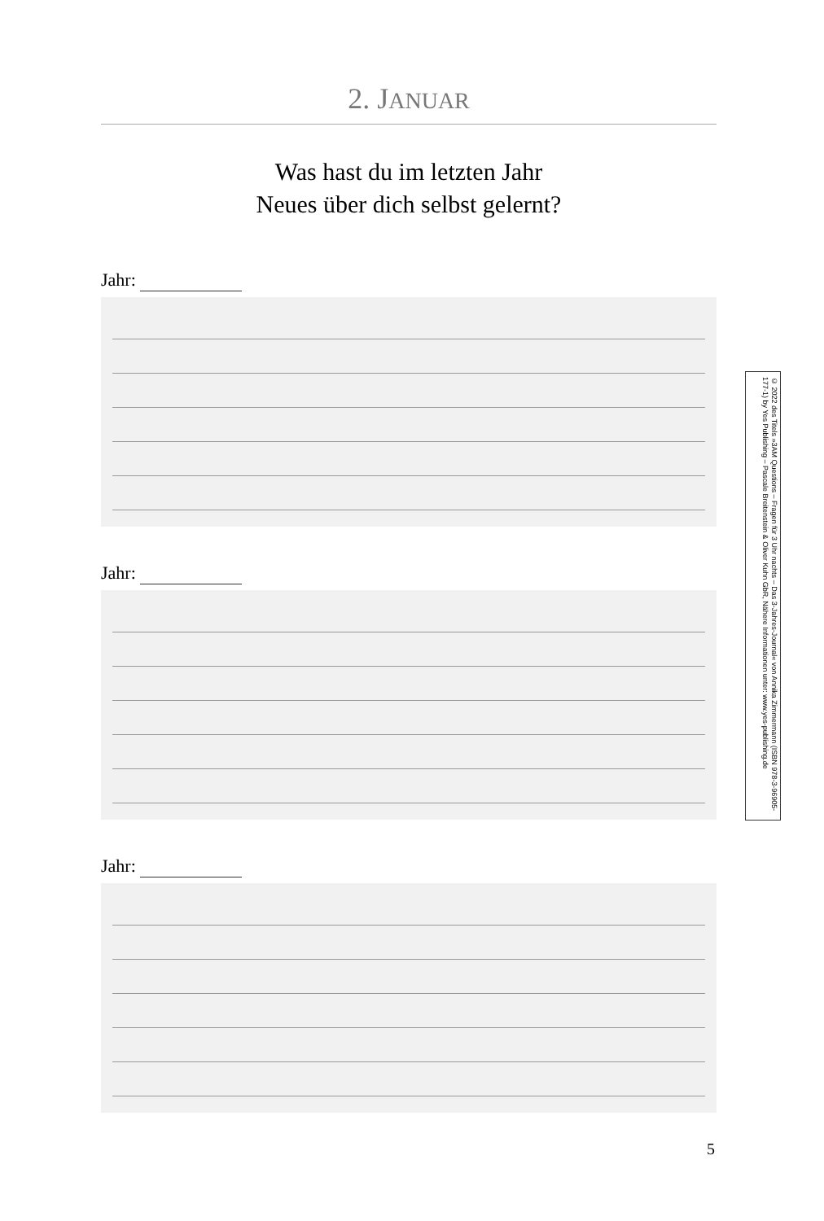2. JANUAR
Was hast du im letzten Jahr
Neues über dich selbst gelernt?
Jahr:
Jahr:
Jahr:
© 2022 des Titels »3AM Questions – Fragen für 3 Uhr nachts – Das 3-Jahres-Journal« von Annika Zimmermann (ISBN 978-3-96905-177-1) by Yes Publishing – Pascale Breitenstein & Oliver Kuhn GbR, Nähere Informationen unter: www.yes-publishing.de
5